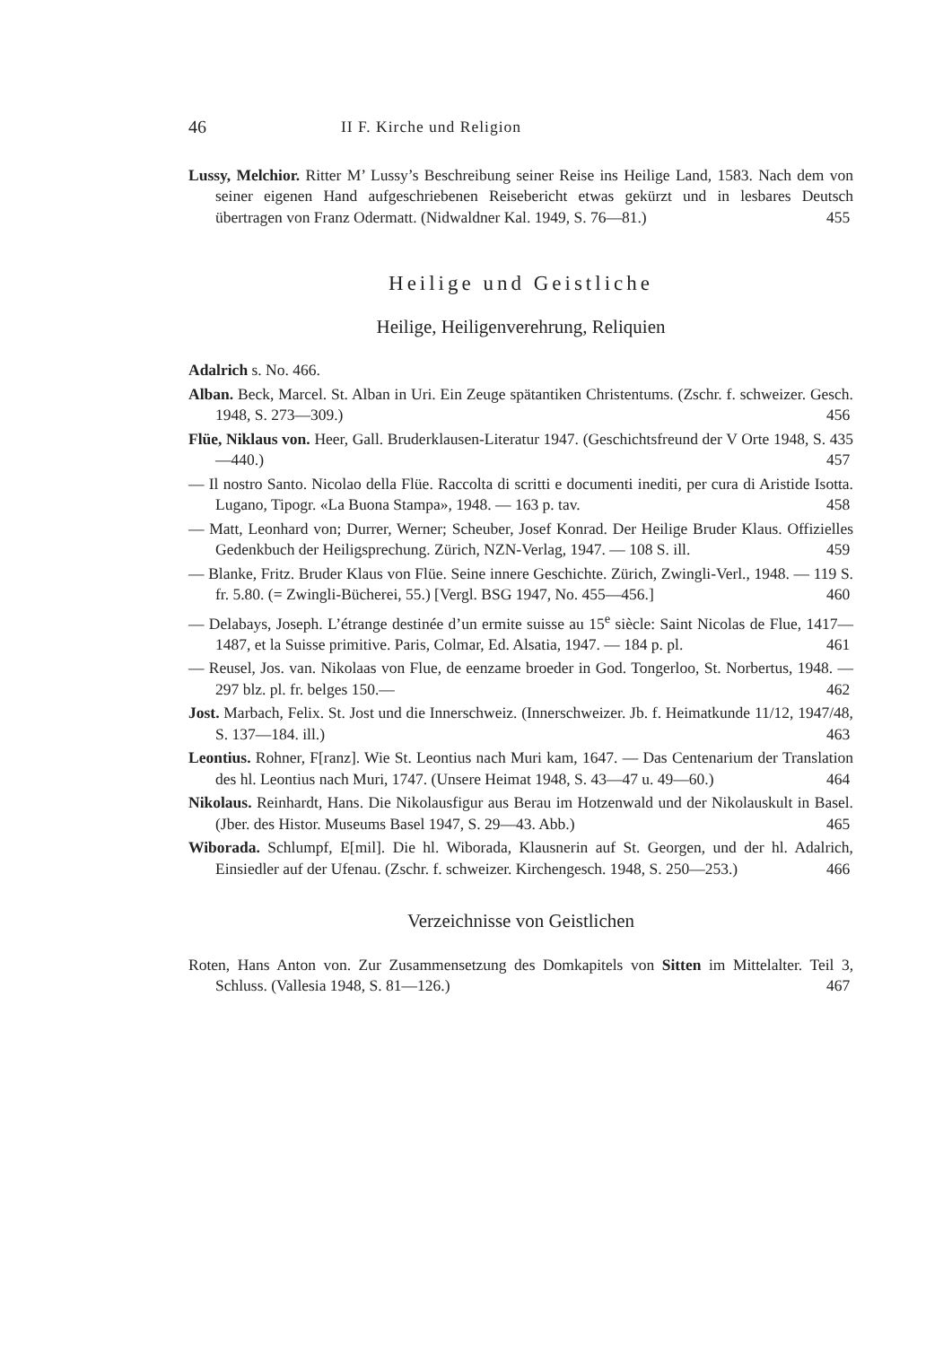46 II F. Kirche und Religion
Lussy, Melchior. Ritter M’ Lussy’s Beschreibung seiner Reise ins Heilige Land, 1583. Nach dem von seiner eigenen Hand aufgeschriebenen Reisebericht etwas gekürzt und in lesbares Deutsch übertragen von Franz Odermatt. (Nidwaldner Kal. 1949, S. 76—81.) 455
Heilige und Geistliche
Heilige, Heiligenverehrung, Reliquien
Adalrich s. No. 466.
Alban. Beck, Marcel. St. Alban in Uri. Ein Zeuge spätantiken Christentums. (Zschr. f. schweizer. Gesch. 1948, S. 273—309.) 456
Flüe, Niklaus von. Heer, Gall. Bruderklausen-Literatur 1947. (Geschichtsfreund der V Orte 1948, S. 435—440.) 457
— Il nostro Santo. Nicolao della Flüe. Raccolta di scritti e documenti inediti, per cura di Aristide Isotta. Lugano, Tipogr. «La Buona Stampa», 1948. — 163 p. tav. 458
— Matt, Leonhard von; Durrer, Werner; Scheuber, Josef Konrad. Der Heilige Bruder Klaus. Offizielles Gedenkbuch der Heiligsprechung. Zürich, NZN-Verlag, 1947. — 108 S. ill. 459
— Blanke, Fritz. Bruder Klaus von Flüe. Seine innere Geschichte. Zürich, Zwingli-Verl., 1948. — 119 S. fr. 5.80. (= Zwingli-Bücherei, 55.) [Vergl. BSG 1947, No. 455—456.] 460
— Delabays, Joseph. L’étrange destinée d’un ermite suisse au 15<sup>e</sup> siècle: Saint Nicolas de Flue, 1417—1487, et la Suisse primitive. Paris, Colmar, Ed. Alsatia, 1947. — 184 p. pl. 461
— Reusel, Jos. van. Nikolaas von Flue, de eenzame broeder in God. Tongerloo, St. Norbertus, 1948. — 297 blz. pl. fr. belges 150.— 462
Jost. Marbach, Felix. St. Jost und die Innerschweiz. (Innerschweizer. Jb. f. Heimatkunde 11/12, 1947/48, S. 137—184. ill.) 463
Leontius. Rohner, F[ranz]. Wie St. Leontius nach Muri kam, 1647. — Das Centenarium der Translation des hl. Leontius nach Muri, 1747. (Unsere Heimat 1948, S. 43—47 u. 49—60.) 464
Nikolaus. Reinhardt, Hans. Die Nikolausfigur aus Berau im Hotzenwald und der Nikolauskult in Basel. (Jber. des Histor. Museums Basel 1947, S. 29—43. Abb.) 465
Wiborada. Schlumpf, E[mil]. Die hl. Wiborada, Klausnerin auf St. Georgen, und der hl. Adalrich, Einsiedler auf der Ufenau. (Zschr. f. schweizer. Kirchengesch. 1948, S. 250—253.) 466
Verzeichnisse von Geistlichen
Roten, Hans Anton von. Zur Zusammensetzung des Domkapitels von Sitten im Mittelalter. Teil 3, Schluss. (Vallesia 1948, S. 81—126.) 467